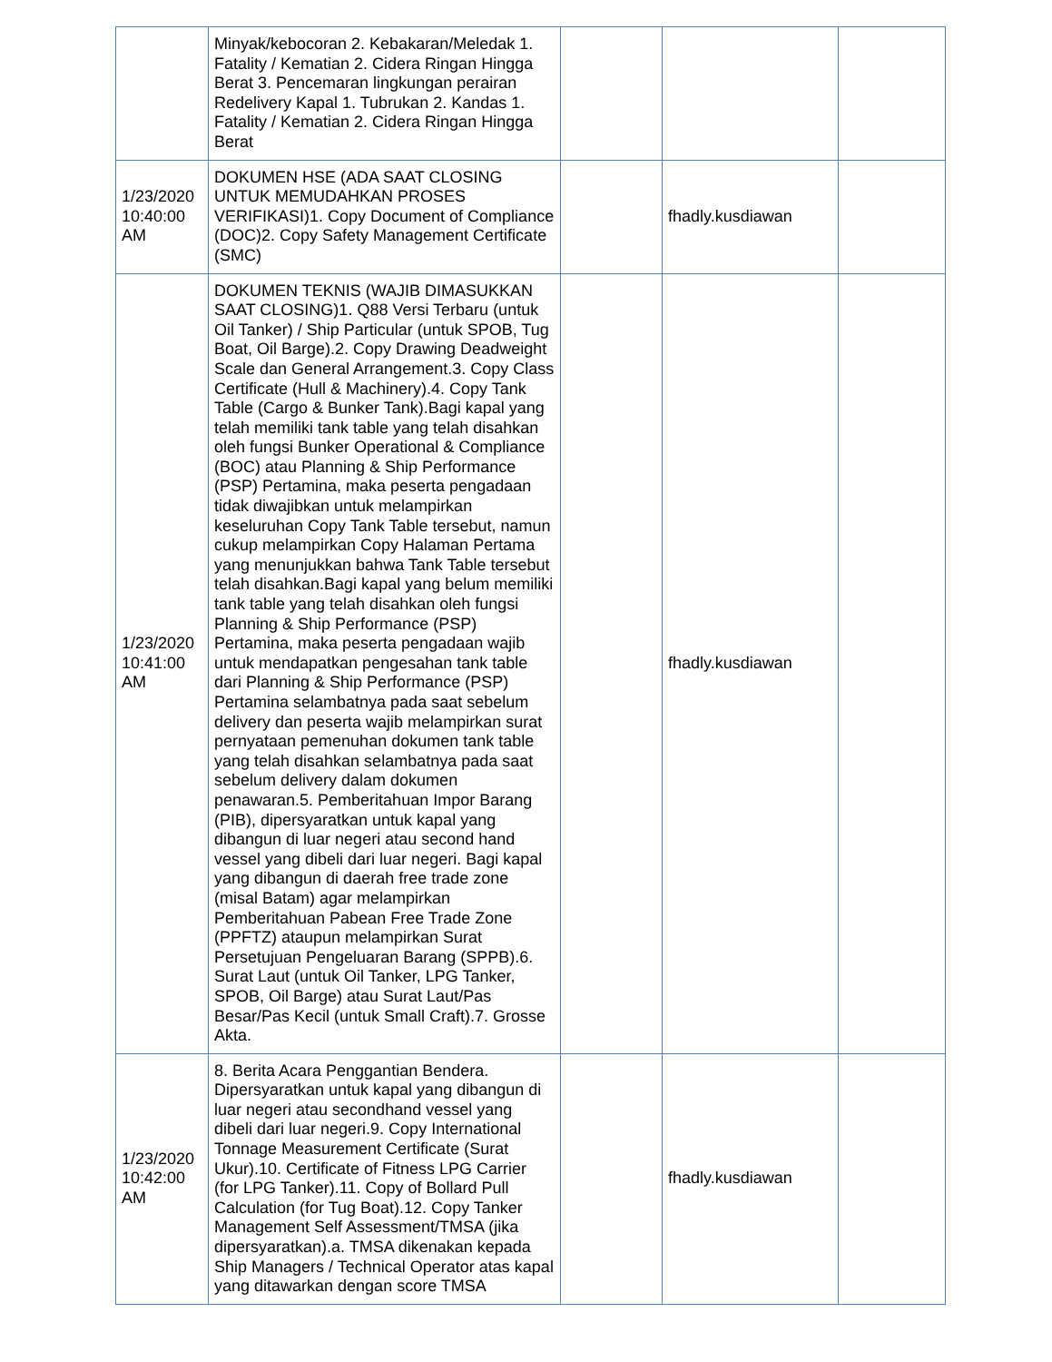| | Minyak/kebocoran 2. Kebakaran/Meledak 1. Fatality / Kematian 2. Cidera Ringan Hingga Berat 3. Pencemaran lingkungan perairan Redelivery Kapal 1. Tubrukan 2. Kandas 1. Fatality / Kematian 2. Cidera Ringan Hingga Berat | | | |
| 1/23/2020 10:40:00 AM | DOKUMEN HSE (ADA SAAT CLOSING UNTUK MEMUDAHKAN PROSES VERIFIKASI)1. Copy Document of Compliance (DOC)2. Copy Safety Management Certificate (SMC) | | fhadly.kusdiawan | |
| 1/23/2020 10:41:00 AM | DOKUMEN TEKNIS (WAJIB DIMASUKKAN SAAT CLOSING)1. Q88 Versi Terbaru (untuk Oil Tanker) / Ship Particular (untuk SPOB, Tug Boat, Oil Barge).2. Copy Drawing Deadweight Scale dan General Arrangement.3. Copy Class Certificate (Hull & Machinery).4. Copy Tank Table (Cargo & Bunker Tank).Bagi kapal yang telah memiliki tank table yang telah disahkan oleh fungsi Bunker Operational & Compliance (BOC) atau Planning & Ship Performance (PSP) Pertamina, maka peserta pengadaan tidak diwajibkan untuk melampirkan keseluruhan Copy Tank Table tersebut, namun cukup melampirkan Copy Halaman Pertama yang menunjukkan bahwa Tank Table tersebut telah disahkan.Bagi kapal yang belum memiliki tank table yang telah disahkan oleh fungsi Planning & Ship Performance (PSP) Pertamina, maka peserta pengadaan wajib untuk mendapatkan pengesahan tank table dari Planning & Ship Performance (PSP) Pertamina selambatnya pada saat sebelum delivery dan peserta wajib melampirkan surat pernyataan pemenuhan dokumen tank table yang telah disahkan selambatnya pada saat sebelum delivery dalam dokumen penawaran.5. Pemberitahuan Impor Barang (PIB), dipersyaratkan untuk kapal yang dibangun di luar negeri atau second hand vessel yang dibeli dari luar negeri. Bagi kapal yang dibangun di daerah free trade zone (misal Batam) agar melampirkan Pemberitahuan Pabean Free Trade Zone (PPFTZ) ataupun melampirkan Surat Persetujuan Pengeluaran Barang (SPPB).6. Surat Laut (untuk Oil Tanker, LPG Tanker, SPOB, Oil Barge) atau Surat Laut/Pas Besar/Pas Kecil (untuk Small Craft).7. Grosse Akta. | | fhadly.kusdiawan | |
| 1/23/2020 10:42:00 AM | 8. Berita Acara Penggantian Bendera. Dipersyaratkan untuk kapal yang dibangun di luar negeri atau secondhand vessel yang dibeli dari luar negeri.9. Copy International Tonnage Measurement Certificate (Surat Ukur).10. Certificate of Fitness LPG Carrier (for LPG Tanker).11. Copy of Bollard Pull Calculation (for Tug Boat).12. Copy Tanker Management Self Assessment/TMSA (jika dipersyaratkan).a. TMSA dikenakan kepada Ship Managers / Technical Operator atas kapal yang ditawarkan dengan score TMSA | | fhadly.kusdiawan | |